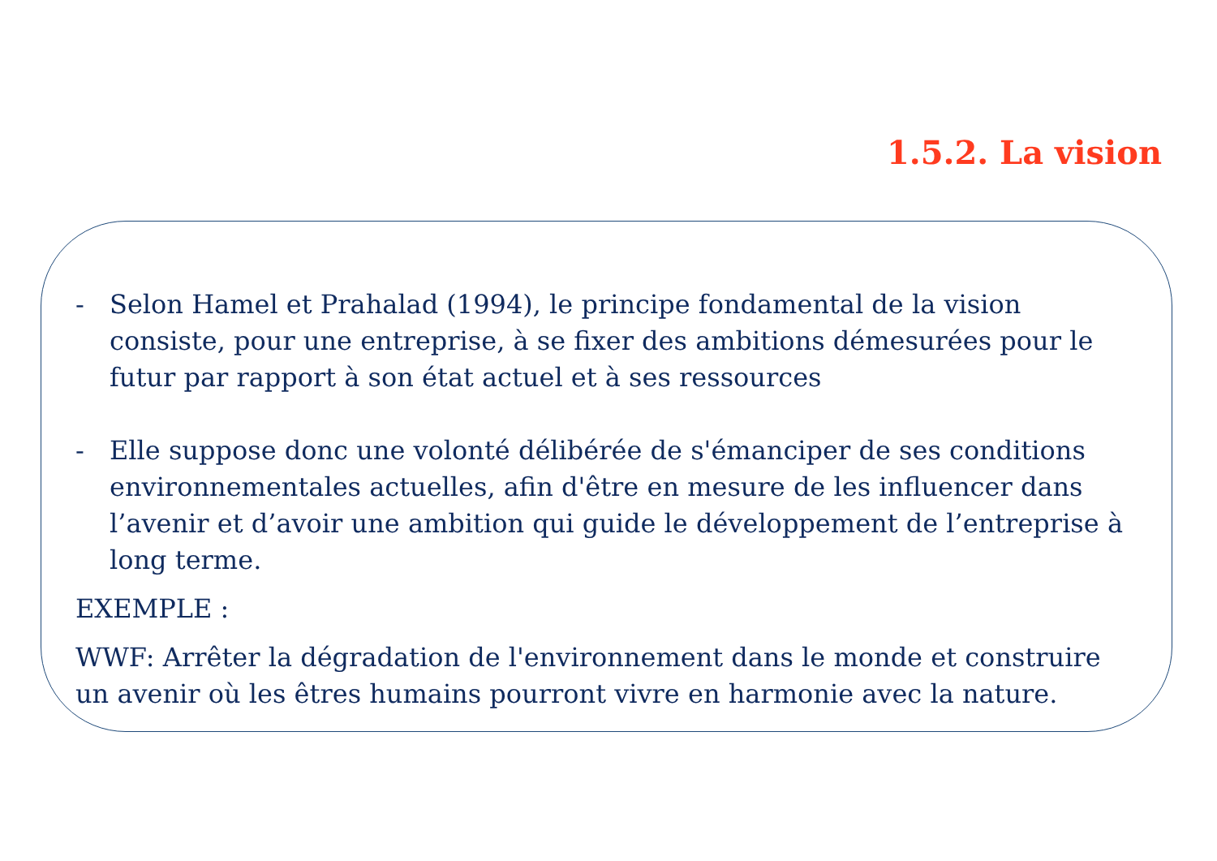1.5.2. La vision
- Selon Hamel et Prahalad (1994), le principe fondamental de la vision consiste, pour une entreprise, à se fixer des ambitions démesurées pour le futur par rapport à son état actuel et à ses ressources
- Elle suppose donc une volonté délibérée de s'émanciper de ses conditions environnementales actuelles, afin d'être en mesure de les influencer dans l’avenir et d’avoir une ambition qui guide le développement de l’entreprise à long terme.
EXEMPLE :
WWF: Arrêter la dégradation de l'environnement dans le monde et construire un avenir où les êtres humains pourront vivre en harmonie avec la nature.